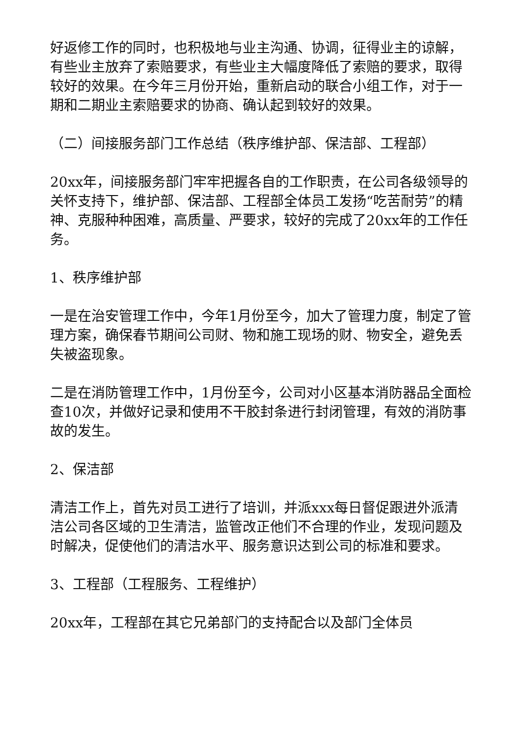好返修工作的同时，也积极地与业主沟通、协调，征得业主的谅解，有些业主放弃了索赔要求，有些业主大幅度降低了索赔的要求，取得较好的效果。在今年三月份开始，重新启动的联合小组工作，对于一期和二期业主索赔要求的协商、确认起到较好的效果。
（二）间接服务部门工作总结（秩序维护部、保洁部、工程部）
20xx年，间接服务部门牢牢把握各自的工作职责，在公司各级领导的关怀支持下，维护部、保洁部、工程部全体员工发扬“吃苦耐劳”的精神、克服种种困难，高质量、严要求，较好的完成了20xx年的工作任务。
1、秩序维护部
一是在治安管理工作中，今年1月份至今，加大了管理力度，制定了管理方案，确保春节期间公司财、物和施工现场的财、物安全，避免丢失被盗现象。
二是在消防管理工作中，1月份至今，公司对小区基本消防器品全面检查10次，并做好记录和使用不干胶封条进行封闭管理，有效的消防事故的发生。
2、保洁部
清洁工作上，首先对员工进行了培训，并派xxx每日督促跟进外派清洁公司各区域的卫生清洁，监管改正他们不合理的作业，发现问题及时解决，促使他们的清洁水平、服务意识达到公司的标准和要求。
3、工程部（工程服务、工程维护）
20xx年，工程部在其它兄弟部门的支持配合以及部门全体员